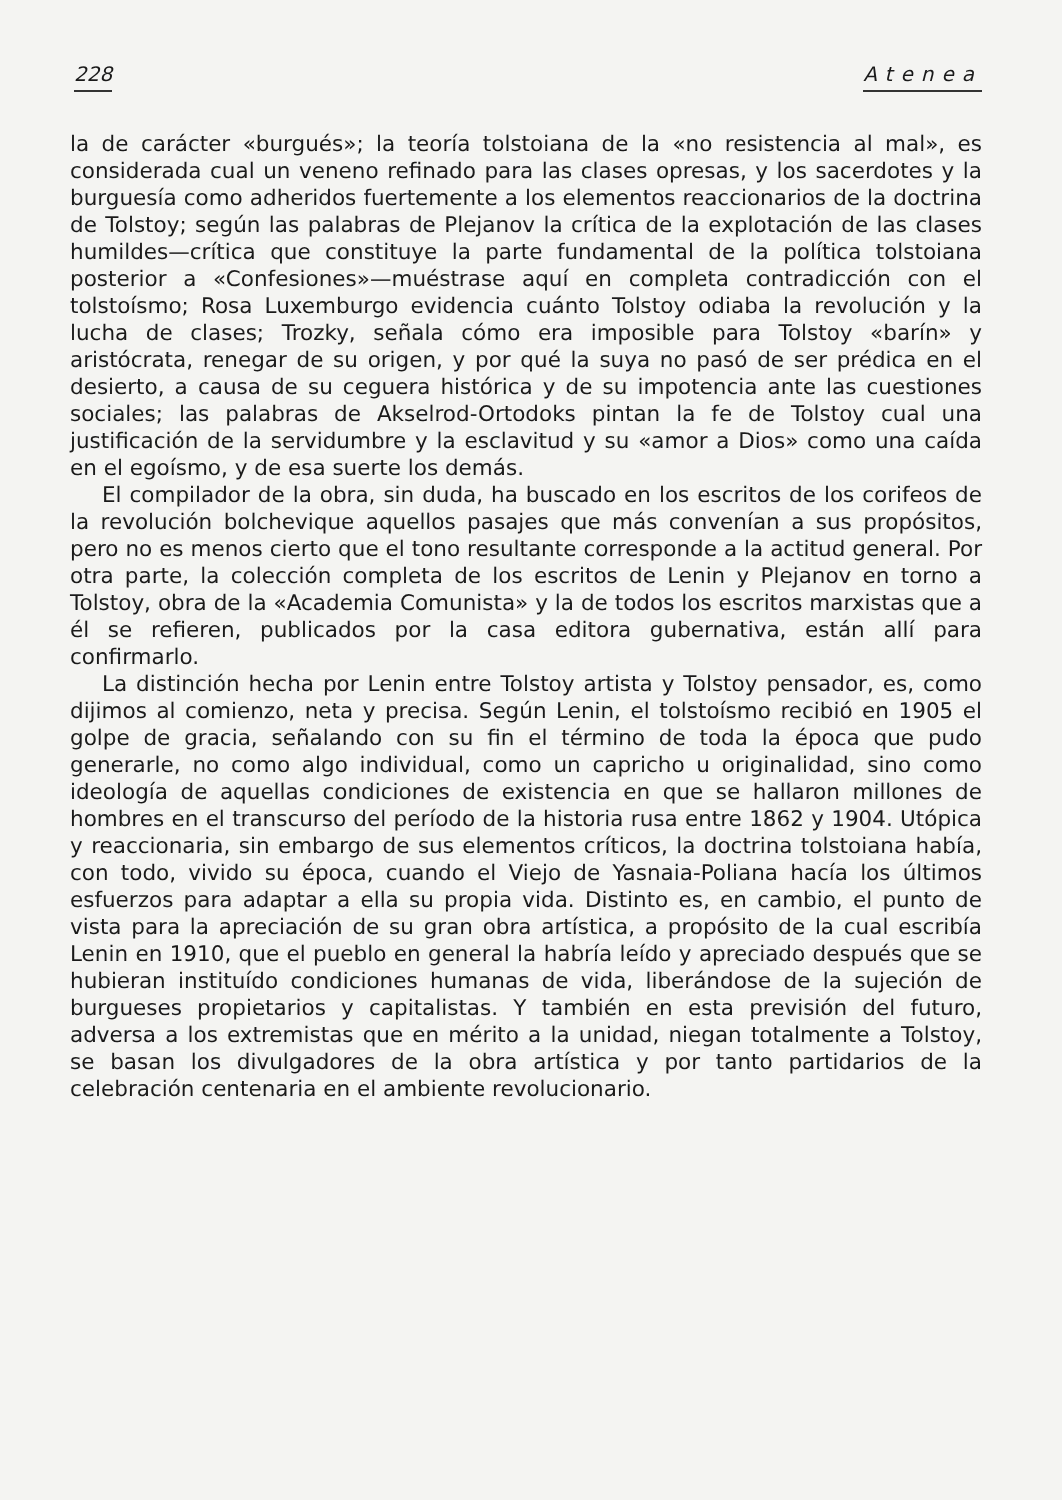228 Atenea
la de carácter «burgués»; la teoría tolstoiana de la «no resistencia al mal», es considerada cual un veneno refinado para las clases opresas, y los sacerdotes y la burguesía como adheridos fuertemente a los elementos reaccionarios de la doctrina de Tolstoy; según las palabras de Plejanov la crítica de la explotación de las clases humildes—crítica que constituye la parte fundamental de la política tolstoiana posterior a «Confesiones»—muéstrase aquí en completa contradicción con el tolstoísmo; Rosa Luxemburgo evidencia cuánto Tolstoy odiaba la revolución y la lucha de clases; Trozky, señala cómo era imposible para Tolstoy «barín» y aristócrata, renegar de su origen, y por qué la suya no pasó de ser prédica en el desierto, a causa de su ceguera histórica y de su impotencia ante las cuestiones sociales; las palabras de Akselrod-Ortodoks pintan la fe de Tolstoy cual una justificación de la servidumbre y la esclavitud y su «amor a Dios» como una caída en el egoísmo, y de esa suerte los demás.
El compilador de la obra, sin duda, ha buscado en los escritos de los corifeos de la revolución bolchevique aquellos pasajes que más convenían a sus propósitos, pero no es menos cierto que el tono resultante corresponde a la actitud general. Por otra parte, la colección completa de los escritos de Lenin y Plejanov en torno a Tolstoy, obra de la «Academia Comunista» y la de todos los escritos marxistas que a él se refieren, publicados por la casa editora gubernativa, están allí para confirmarlo.
La distinción hecha por Lenin entre Tolstoy artista y Tolstoy pensador, es, como dijimos al comienzo, neta y precisa. Según Lenin, el tolstoísmo recibió en 1905 el golpe de gracia, señalando con su fin el término de toda la época que pudo generarle, no como algo individual, como un capricho u originalidad, sino como ideología de aquellas condiciones de existencia en que se hallaron millones de hombres en el transcurso del período de la historia rusa entre 1862 y 1904. Utópica y reaccionaria, sin embargo de sus elementos críticos, la doctrina tolstoiana había, con todo, vivido su época, cuando el Viejo de Yasnaia-Poliana hacía los últimos esfuerzos para adaptar a ella su propia vida. Distinto es, en cambio, el punto de vista para la apreciación de su gran obra artística, a propósito de la cual escribía Lenin en 1910, que el pueblo en general la habría leído y apreciado después que se hubieran instituído condiciones humanas de vida, liberándose de la sujeción de burgueses propietarios y capitalistas. Y también en esta previsión del futuro, adversa a los extremistas que en mérito a la unidad, niegan totalmente a Tolstoy, se basan los divulgadores de la obra artística y por tanto partidarios de la celebración centenaria en el ambiente revolucionario.